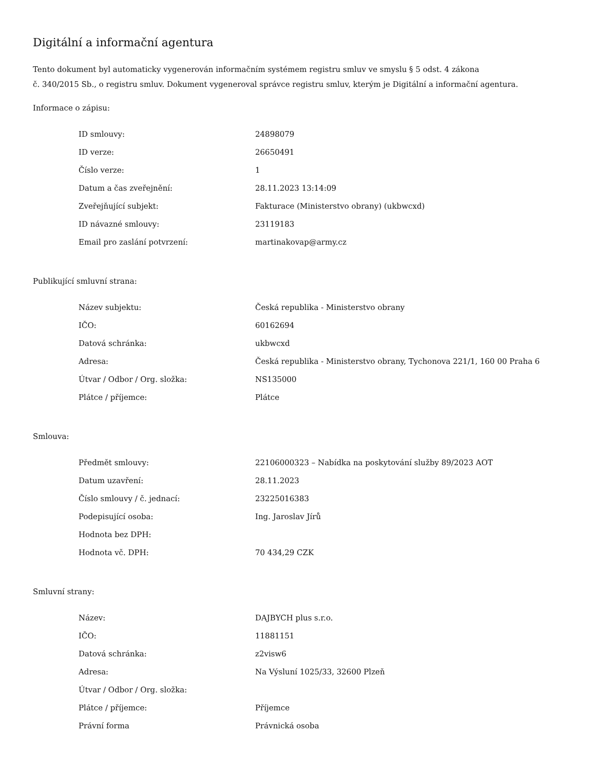Digitální a informační agentura
Tento dokument byl automaticky vygenerován informačním systémem registru smluv ve smyslu § 5 odst. 4 zákona
č. 340/2015 Sb., o registru smluv. Dokument vygeneroval správce registru smluv, kterým je Digitální a informační agentura.
Informace o zápisu:
| ID smlouvy: | 24898079 |
| ID verze: | 26650491 |
| Číslo verze: | 1 |
| Datum a čas zveřejnění: | 28.11.2023 13:14:09 |
| Zveřejňující subjekt: | Fakturace (Ministerstvo obrany) (ukbwcxd) |
| ID návazné smlouvy: | 23119183 |
| Email pro zaslání potvrzení: | martinakovap@army.cz |
Publikující smluvní strana:
| Název subjektu: | Česká republika - Ministerstvo obrany |
| IČO: | 60162694 |
| Datová schránka: | ukbwcxd |
| Adresa: | Česká republika - Ministerstvo obrany, Tychonova 221/1, 160 00 Praha 6 |
| Útvar / Odbor / Org. složka: | NS135000 |
| Plátce / příjemce: | Plátce |
Smlouva:
| Předmět smlouvy: | 22106000323 – Nabídka na poskytování služby 89/2023 AOT |
| Datum uzavření: | 28.11.2023 |
| Číslo smlouvy / č. jednací: | 23225016383 |
| Podepisující osoba: | Ing. Jaroslav Jírů |
| Hodnota bez DPH: | |
| Hodnota vč. DPH: | 70 434,29 CZK |
Smluvní strany:
| Název: | DAJBYCH plus s.r.o. |
| IČO: | 11881151 |
| Datová schránka: | z2visw6 |
| Adresa: | Na Výsluní 1025/33, 32600 Plzeň |
| Útvar / Odbor / Org. složka: | |
| Plátce / příjemce: | Příjemce |
| Právní forma | Právnická osoba |